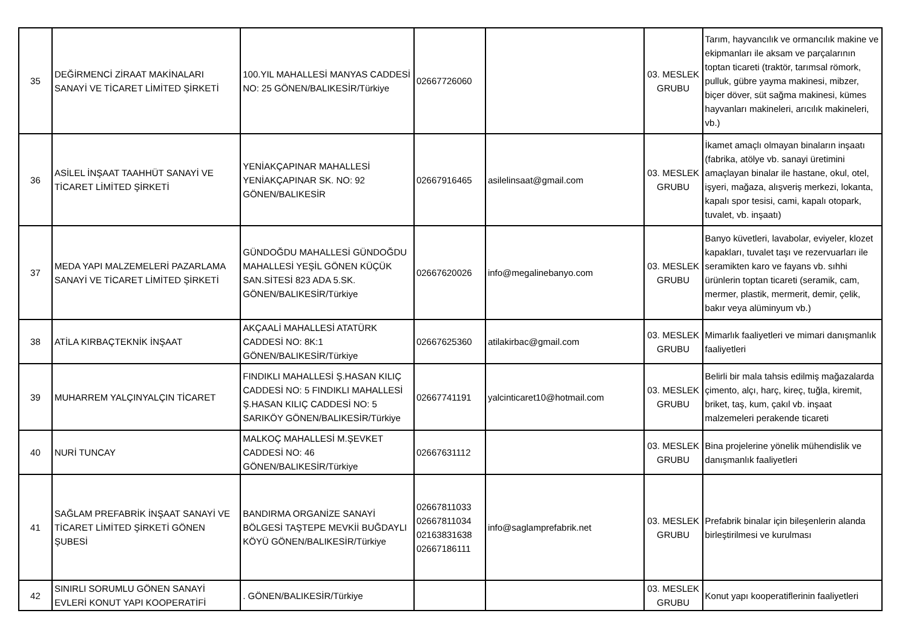| 35 | DEĞİRMENCİ ZİRAAT MAKİNALARI SANAYİ VE TİCARET LİMİTED ŞİRKETİ | 100.YIL MAHALLESİ MANYAS CADDESİ NO: 25 GÖNEN/BALIKESİR/Türkiye | 02667726060 | | 03. MESLEK GRUBU | Tarım, hayvancılık ve ormancılık makine ve ekipmanları ile aksam ve parçalarının toptan ticareti (traktör, tarımsal römork, pulluk, gübre yayma makinesi, mibzer, biçer döver, süt sağma makinesi, kümes hayvanları makineleri, arıcılık makineleri, vb.) |
| 36 | ASİLEL İNŞAAT TAAHHÜT SANAYİ VE TİCARET LİMİTED ŞİRKETİ | YENİAKÇAPINAR MAHALLESİ YENİAKÇAPINAR SK. NO: 92 GÖNEN/BALIKESİR | 02667916465 | asilelinsaat@gmail.com | 03. MESLEK GRUBU | İkamet amaçlı olmayan binaların inşaatı (fabrika, atölye vb. sanayi üretimini amaçlayan binalar ile hastane, okul, otel, işyeri, mağaza, alışveriş merkezi, lokanta, kapalı spor tesisi, cami, kapalı otopark, tuvalet, vb. inşaatı) |
| 37 | MEDA YAPI MALZEMELERİ PAZARLAMA SANAYİ VE TİCARET LİMİTED ŞİRKETİ | GÜNDOĞDU MAHALLESİ GÜNDOĞDU MAHALLESİ YEŞİL GÖNEN KÜÇÜK SAN.SİTESİ 823 ADA 5.SK. GÖNEN/BALIKESİR/Türkiye | 02667620026 | info@megalinebanyo.com | 03. MESLEK GRUBU | Banyo küvetleri, lavabolar, eviyeler, klozet kapakları, tuvalet taşı ve rezervuarları ile seramikten karo ve fayans vb. sıhhi ürünlerin toptan ticareti (seramik, cam, mermer, plastik, mermerit, demir, çelik, bakır veya alüminyum vb.) |
| 38 | ATİLA KIRBAÇTEKNİK İNŞAAT | AKÇAALİ MAHALLESİ ATATÜRK CADDESİ NO: 8K:1 GÖNEN/BALIKESİR/Türkiye | 02667625360 | atilakirbac@gmail.com | 03. MESLEK GRUBU | Mimarlık faaliyetleri ve mimari danışmanlık faaliyetleri |
| 39 | MUHARREM YALÇINYALÇIN TİCARET | FINDIKLI MAHALLESİ Ş.HASAN KILIÇ CADDESİ NO: 5 FINDIKLI MAHALLESİ Ş.HASAN KILIÇ CADDESİ NO: 5 SARIKÖY GÖNEN/BALIKESİR/Türkiye | 02667741191 | yalcinticaret10@hotmail.com | 03. MESLEK GRUBU | Belirli bir mala tahsis edilmiş mağazalarda çimento, alçı, harç, kireç, tuğla, kiremit, briket, taş, kum, çakıl vb. inşaat malzemeleri perakende ticareti |
| 40 | NURİ TUNCAY | MALKOÇ MAHALLESİ M.ŞEVKET CADDESİ NO: 46 GÖNEN/BALIKESİR/Türkiye | 02667631112 | | 03. MESLEK GRUBU | Bina projelerine yönelik mühendislik ve danışmanlık faaliyetleri |
| 41 | SAĞLAM PREFABRİK İNŞAAT SANAYİ VE TİCARET LİMİTED ŞİRKETİ GÖNEN ŞUBESİ | BANDIRMA ORGANİZE SANAYİ BÖLGESİ TAŞTEPE MEVKİİ BUĞDAYLI KÖYÜ GÖNEN/BALIKESİR/Türkiye | 02667811033 02667811034 02163831638 02667186111 | info@saglamprefabrik.net | 03. MESLEK GRUBU | Prefabrik binalar için bileşenlerin alanda birleştirilmesi ve kurulması |
| 42 | SINIRLI SORUMLU GÖNEN SANAYİ EVLERİ KONUT YAPI KOOPERATİFİ | . GÖNEN/BALIKESİR/Türkiye | | | 03. MESLEK GRUBU | Konut yapı kooperatiflerinin faaliyetleri |